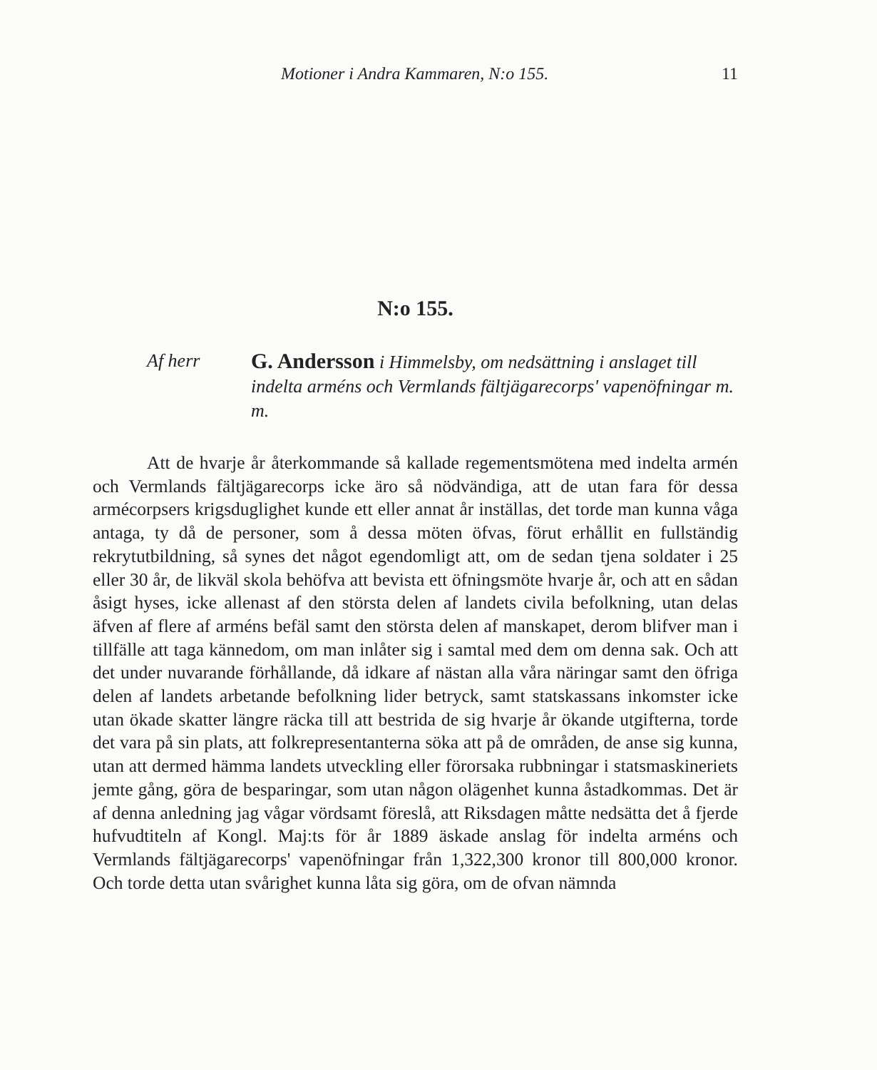Motioner i Andra Kammaren, N:o 155. 11
N:o 155.
Af herr
G. Andersson i Himmelsby, om nedsättning i anslaget till indelta arméns och Vermlands fältjägarecorps' vapenöfningar m. m.
Att de hvarje år återkommande så kallade regementsmötena med indelta armén och Vermlands fältjägarecorps icke äro så nödvändiga, att de utan fara för dessa armécorpsers krigsduglighet kunde ett eller annat år inställas, det torde man kunna våga antaga, ty då de personer, som å dessa möten öfvas, förut erhållit en fullständig rekrytutbildning, så synes det något egendomligt att, om de sedan tjena soldater i 25 eller 30 år, de likväl skola behöfva att bevista ett öfningsmöte hvarje år, och att en sådan åsigt hyses, icke allenast af den största delen af landets civila befolkning, utan delas äfven af flere af arméns befäl samt den största delen af manskapet, derom blifver man i tillfälle att taga kännedom, om man inlåter sig i samtal med dem om denna sak. Och att det under nuvarande förhållande, då idkare af nästan alla våra näringar samt den öfriga delen af landets arbetande befolkning lider betryck, samt statskassans inkomster icke utan ökade skatter längre räcka till att bestrida de sig hvarje år ökande utgifterna, torde det vara på sin plats, att folkrepresentanterna söka att på de områden, de anse sig kunna, utan att dermed hämma landets utveckling eller förorsaka rubbningar i statsmaskineriets jemte gång, göra de besparingar, som utan någon olägenhet kunna åstadkommas. Det är af denna anledning jag vågar vördsamt föreslå, att Riksdagen måtte nedsätta det å fjerde hufvudtiteln af Kongl. Maj:ts för år 1889 äskade anslag för indelta arméns och Vermlands fältjägarecorps' vapenöfningar från 1,322,300 kronor till 800,000 kronor. Och torde detta utan svårighet kunna låta sig göra, om de ofvan nämnda